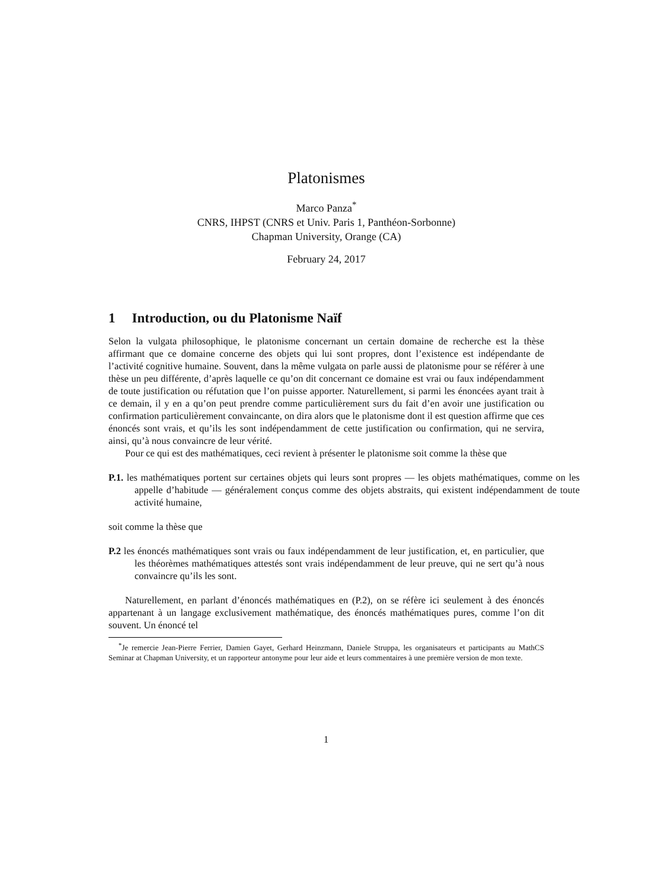Platonismes
Marco Panza<sup>*</sup>
CNRS, IHPST (CNRS et Univ. Paris 1, Panthéon-Sorbonne)
Chapman University, Orange (CA)
February 24, 2017
1 Introduction, ou du Platonisme Naïf
Selon la vulgata philosophique, le platonisme concernant un certain domaine de recherche est la thèse affirmant que ce domaine concerne des objets qui lui sont propres, dont l’existence est indépendante de l’activité cognitive humaine. Souvent, dans la même vulgata on parle aussi de platonisme pour se référer à une thèse un peu différente, d’après laquelle ce qu’on dit concernant ce domaine est vrai ou faux indépendamment de toute justification ou réfutation que l’on puisse apporter. Naturellement, si parmi les énoncées ayant trait à ce demain, il y en a qu’on peut prendre comme particulièrement surs du fait d’en avoir une justification ou confirmation particulièrement convaincante, on dira alors que le platonisme dont il est question affirme que ces énoncés sont vrais, et qu’ils les sont indépendamment de cette justification ou confirmation, qui ne servira, ainsi, qu’à nous convaincre de leur vérité.
Pour ce qui est des mathématiques, ceci revient à présenter le platonisme soit comme la thèse que
P.1. les mathématiques portent sur certaines objets qui leurs sont propres — les objets mathématiques, comme on les appelle d’habitude — généralement conçus comme des objets abstraits, qui existent indépendamment de toute activité humaine,
soit comme la thèse que
P.2 les énoncés mathématiques sont vrais ou faux indépendamment de leur justification, et, en particulier, que les théorèmes mathématiques attestés sont vrais indépendamment de leur preuve, qui ne sert qu’à nous convaincre qu’ils les sont.
Naturellement, en parlant d’énoncés mathématiques en (P.2), on se réfère ici seulement à des énoncés appartenant à un langage exclusivement mathématique, des énoncés mathématiques pures, comme l’on dit souvent. Un énoncé tel
<sup>*</sup> Je remercie Jean-Pierre Ferrier, Damien Gayet, Gerhard Heinzmann, Daniele Struppa, les organisateurs et participants au MathCS Seminar at Chapman University, et un rapporteur antonyme pour leur aide et leurs commentaires à une première version de mon texte.
1